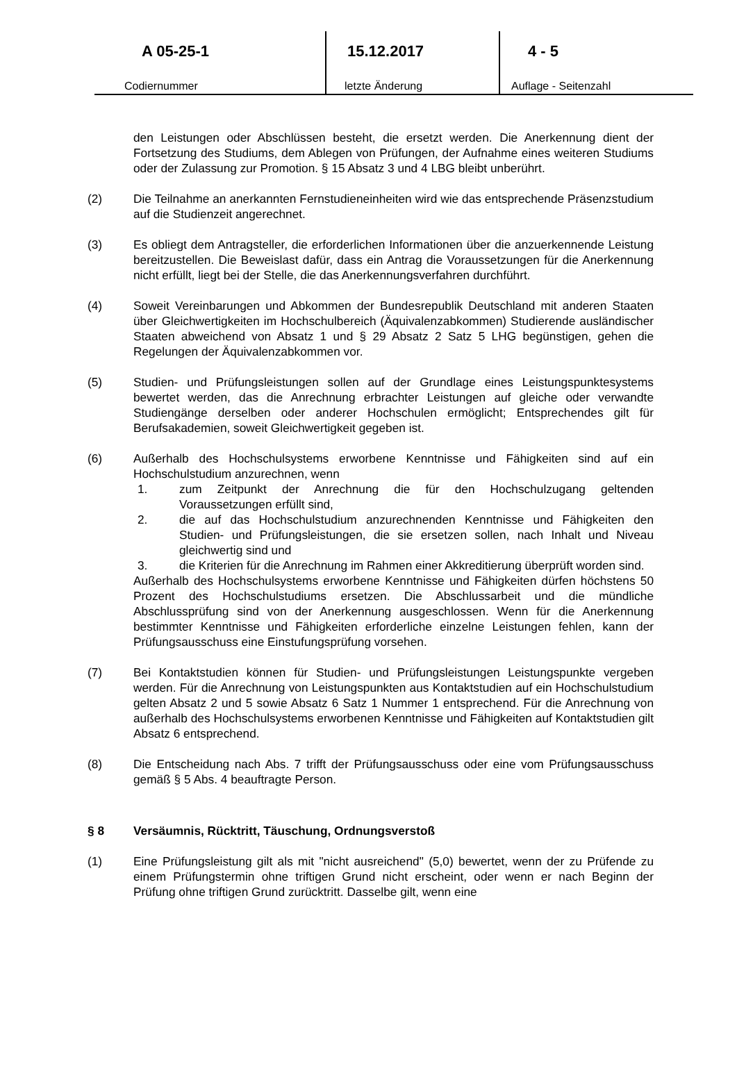A 05-25-1
Codiernummer
15.12.2017
letzte Änderung
4 - 5
Auflage - Seitenzahl
den Leistungen oder Abschlüssen besteht, die ersetzt werden. Die Anerkennung dient der Fortsetzung des Studiums, dem Ablegen von Prüfungen, der Aufnahme eines weiteren Studiums oder der Zulassung zur Promotion. § 15 Absatz 3 und 4 LBG bleibt unberührt.
(2) Die Teilnahme an anerkannten Fernstudieneinheiten wird wie das entsprechende Präsenzstudium auf die Studienzeit angerechnet.
(3) Es obliegt dem Antragsteller, die erforderlichen Informationen über die anzuerkennende Leistung bereitzustellen. Die Beweislast dafür, dass ein Antrag die Voraussetzungen für die Anerkennung nicht erfüllt, liegt bei der Stelle, die das Anerkennungsverfahren durchführt.
(4) Soweit Vereinbarungen und Abkommen der Bundesrepublik Deutschland mit anderen Staaten über Gleichwertigkeiten im Hochschulbereich (Äquivalenzabkommen) Studierende ausländischer Staaten abweichend von Absatz 1 und § 29 Absatz 2 Satz 5 LHG begünstigen, gehen die Regelungen der Äquivalenzabkommen vor.
(5) Studien- und Prüfungsleistungen sollen auf der Grundlage eines Leistungspunktesystems bewertet werden, das die Anrechnung erbrachter Leistungen auf gleiche oder verwandte Studiengänge derselben oder anderer Hochschulen ermöglicht; Entsprechendes gilt für Berufsakademien, soweit Gleichwertigkeit gegeben ist.
(6) Außerhalb des Hochschulsystems erworbene Kenntnisse und Fähigkeiten sind auf ein Hochschulstudium anzurechnen, wenn
1. zum Zeitpunkt der Anrechnung die für den Hochschulzugang geltenden Voraussetzungen erfüllt sind,
2. die auf das Hochschulstudium anzurechnenden Kenntnisse und Fähigkeiten den Studien- und Prüfungsleistungen, die sie ersetzen sollen, nach Inhalt und Niveau gleichwertig sind und
3. die Kriterien für die Anrechnung im Rahmen einer Akkreditierung überprüft worden sind.
Außerhalb des Hochschulsystems erworbene Kenntnisse und Fähigkeiten dürfen höchstens 50 Prozent des Hochschulstudiums ersetzen. Die Abschlussarbeit und die mündliche Abschlussprüfung sind von der Anerkennung ausgeschlossen. Wenn für die Anerkennung bestimmter Kenntnisse und Fähigkeiten erforderliche einzelne Leistungen fehlen, kann der Prüfungsausschuss eine Einstufungsprüfung vorsehen.
(7) Bei Kontaktstudien können für Studien- und Prüfungsleistungen Leistungspunkte vergeben werden. Für die Anrechnung von Leistungspunkten aus Kontaktstudien auf ein Hochschulstudium gelten Absatz 2 und 5 sowie Absatz 6 Satz 1 Nummer 1 entsprechend. Für die Anrechnung von außerhalb des Hochschulsystems erworbenen Kenntnisse und Fähigkeiten auf Kontaktstudien gilt Absatz 6 entsprechend.
(8) Die Entscheidung nach Abs. 7 trifft der Prüfungsausschuss oder eine vom Prüfungsausschuss gemäß § 5 Abs. 4 beauftragte Person.
§ 8 Versäumnis, Rücktritt, Täuschung, Ordnungsverstoß
(1) Eine Prüfungsleistung gilt als mit "nicht ausreichend" (5,0) bewertet, wenn der zu Prüfende zu einem Prüfungstermin ohne triftigen Grund nicht erscheint, oder wenn er nach Beginn der Prüfung ohne triftigen Grund zurücktritt. Dasselbe gilt, wenn eine